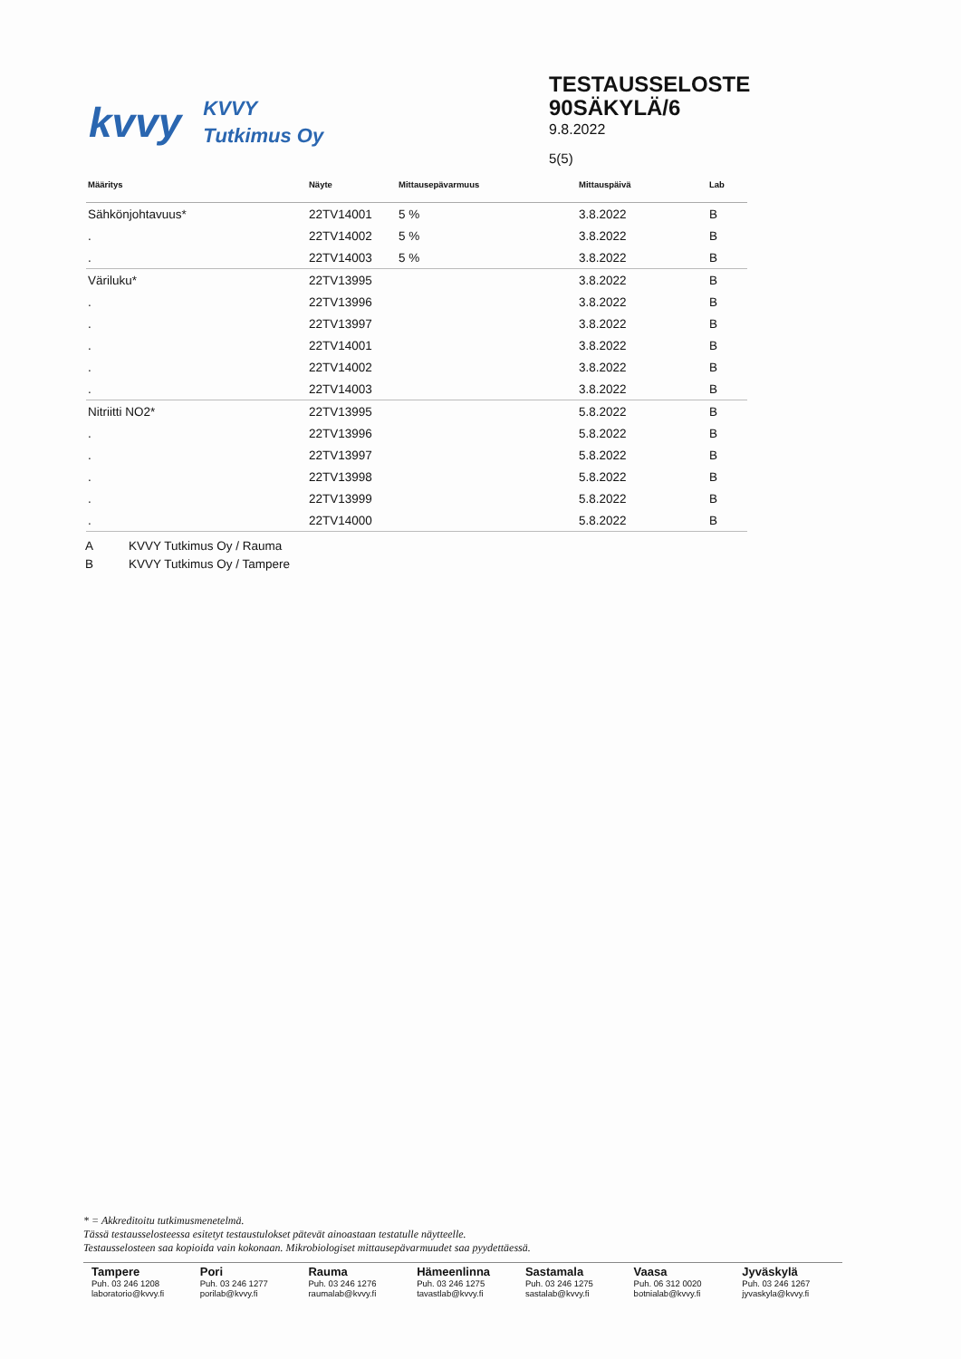kvvy
KVVY
Tutkimus Oy
TESTAUSSELOSTE
90SÄKYLÄ/6
9.8.2022
5(5)
| Määritys | Näyte | Mittausepävarmuus | Mittauspäivä | Lab |
| --- | --- | --- | --- | --- |
| Sähkönjohtavuus* | 22TV14001 | 5 % | 3.8.2022 | B |
| . | 22TV14002 | 5 % | 3.8.2022 | B |
| . | 22TV14003 | 5 % | 3.8.2022 | B |
| Väriluku* | 22TV13995 | | 3.8.2022 | B |
| . | 22TV13996 | | 3.8.2022 | B |
| . | 22TV13997 | | 3.8.2022 | B |
| . | 22TV14001 | | 3.8.2022 | B |
| . | 22TV14002 | | 3.8.2022 | B |
| . | 22TV14003 | | 3.8.2022 | B |
| Nitriitti NO2* | 22TV13995 | | 5.8.2022 | B |
| . | 22TV13996 | | 5.8.2022 | B |
| . | 22TV13997 | | 5.8.2022 | B |
| . | 22TV13998 | | 5.8.2022 | B |
| . | 22TV13999 | | 5.8.2022 | B |
| . | 22TV14000 | | 5.8.2022 | B |
A KVVY Tutkimus Oy / Rauma
B KVVY Tutkimus Oy / Tampere
* = Akkreditoitu tutkimusmenetelmä.
Tässä testausselosteessa esitetyt testaustulokset pätevät ainoastaan testatulle näytteelle.
Testausselosteen saa kopioida vain kokonaan. Mikrobiologiset mittausepävarmuudet saa pyydettäessä.
Tampere
Puh. 03 246 1208
laboratorio@kvvy.fi
Pori
Puh. 03 246 1277
porilab@kvvy.fi
Rauma
Puh. 03 246 1276
raumalab@kvvy.fi
Hämeenlinna
Puh. 03 246 1275
tavastlab@kvvy.fi
Sastamala
Puh. 03 246 1275
sastalab@kvvy.fi
Vaasa
Puh. 06 312 0020
botnialab@kvvy.fi
Jyväskylä
Puh. 03 246 1267
jyvaskyla@kvvy.fi